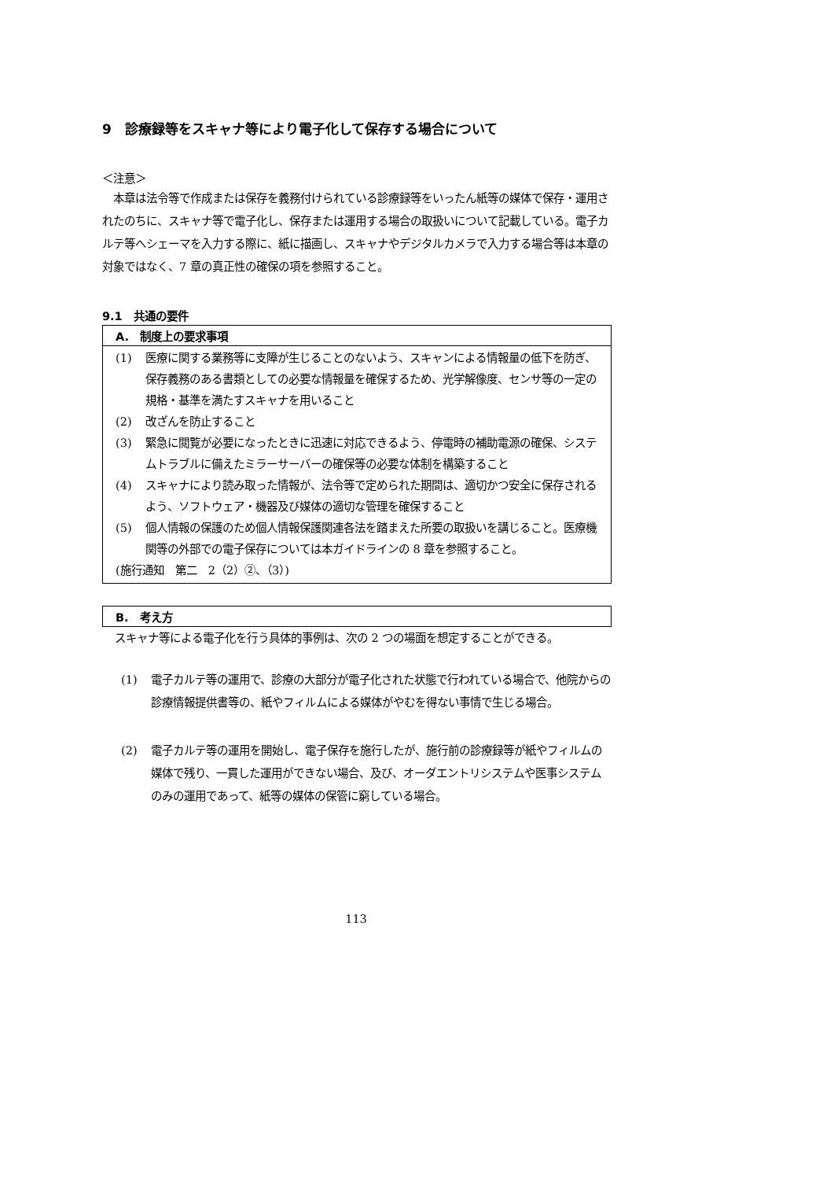9　診療録等をスキャナ等により電子化して保存する場合について
＜注意＞
　本章は法令等で作成または保存を義務付けられている診療録等をいったん紙等の媒体で保存・運用されたのちに、スキャナ等で電子化し、保存または運用する場合の取扱いについて記載している。電子カルテ等へシェーマを入力する際に、紙に描画し、スキャナやデジタルカメラで入力する場合等は本章の対象ではなく、7 章の真正性の確保の項を参照すること。
9.1　共通の要件
A.　制度上の要求事項
(1) 医療に関する業務等に支障が生じることのないよう、スキャンによる情報量の低下を防ぎ、保存義務のある書類としての必要な情報量を確保するため、光学解像度、センサ等の一定の規格・基準を満たすスキャナを用いること
(2) 改ざんを防止すること
(3) 緊急に閲覧が必要になったときに迅速に対応できるよう、停電時の補助電源の確保、システムトラブルに備えたミラーサーバーの確保等の必要な体制を構築すること
(4) スキャナにより読み取った情報が、法令等で定められた期間は、適切かつ安全に保存されるよう、ソフトウェア・機器及び媒体の適切な管理を確保すること
(5) 個人情報の保護のため個人情報保護関連各法を踏まえた所要の取扱いを講じること。医療機関等の外部での電子保存については本ガイドラインの 8 章を参照すること。
(施行通知　第二　2（2）②、（3）)
B.　考え方
スキャナ等による電子化を行う具体的事例は、次の 2 つの場面を想定することができる。
(1) 電子カルテ等の運用で、診療の大部分が電子化された状態で行われている場合で、他院からの診療情報提供書等の、紙やフィルムによる媒体がやむを得ない事情で生じる場合。
(2) 電子カルテ等の運用を開始し、電子保存を施行したが、施行前の診療録等が紙やフィルムの媒体で残り、一貫した運用ができない場合、及び、オーダエントリシステムや医事システムのみの運用であって、紙等の媒体の保管に窮している場合。
113